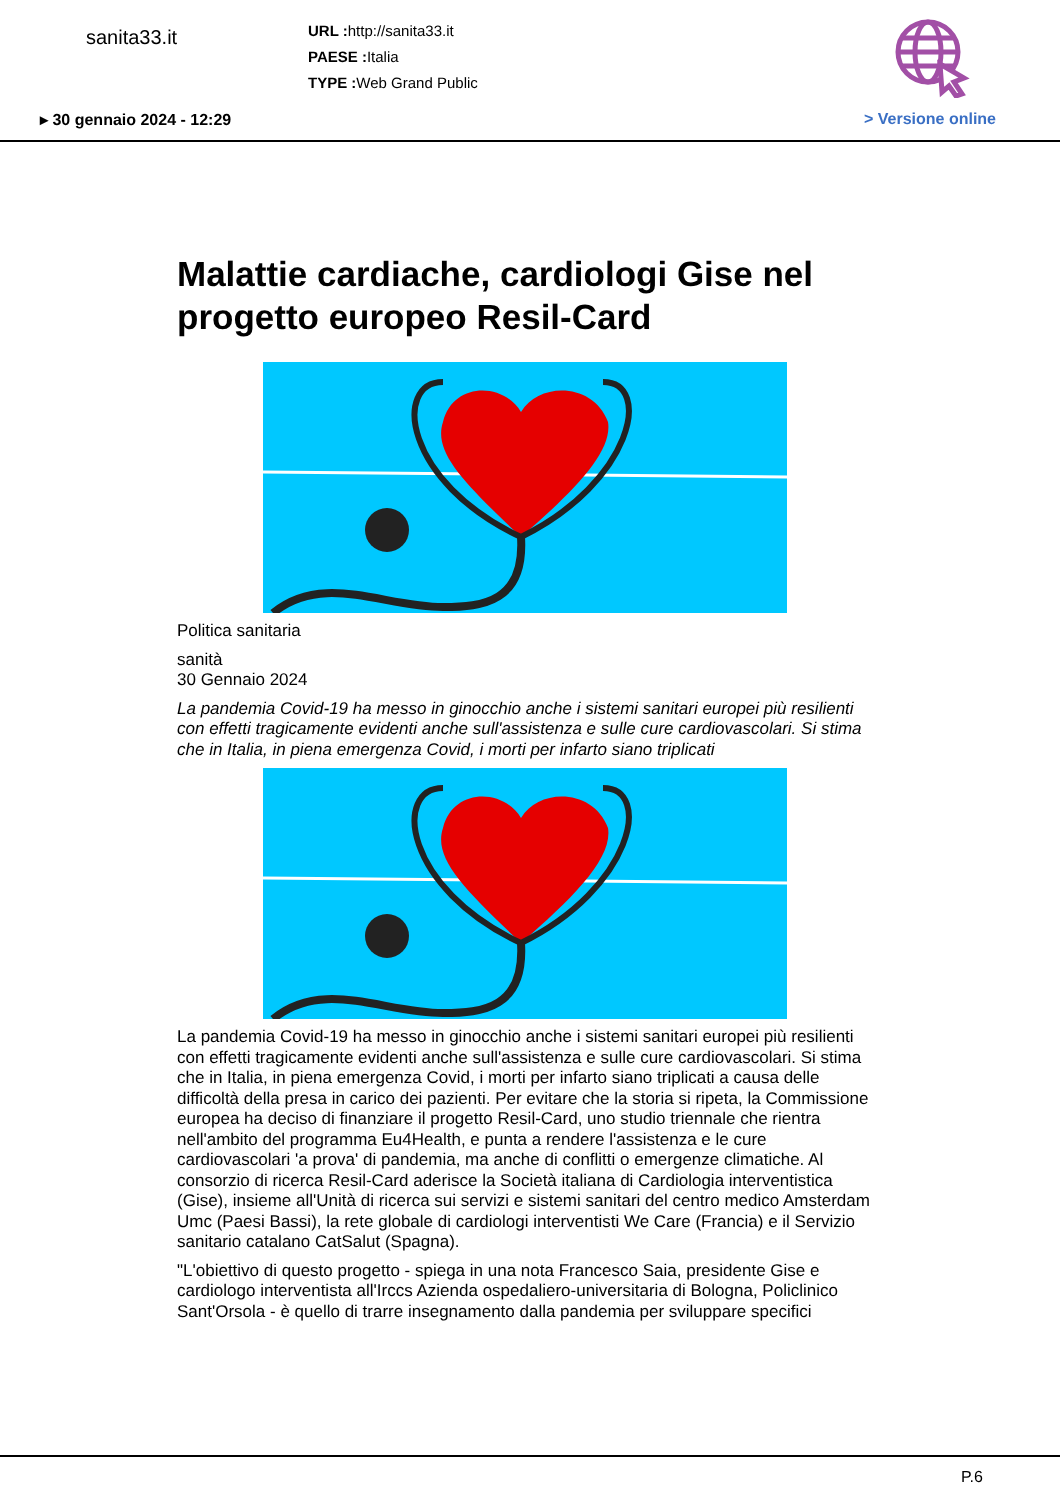sanita33.it
URL : http://sanita33.it
PAESE : Italia
TYPE : Web Grand Public
▸ 30 gennaio 2024 - 12:29 > Versione online
Malattie cardiache, cardiologi Gise nel progetto europeo Resil-Card
Politica sanitaria
sanità
30 Gennaio 2024
La pandemia Covid-19 ha messo in ginocchio anche i sistemi sanitari europei più resilienti con effetti tragicamente evidenti anche sull'assistenza e sulle cure cardiovascolari. Si stima che in Italia, in piena emergenza Covid, i morti per infarto siano triplicati
La pandemia Covid-19 ha messo in ginocchio anche i sistemi sanitari europei più resilienti con effetti tragicamente evidenti anche sull'assistenza e sulle cure cardiovascolari. Si stima che in Italia, in piena emergenza Covid, i morti per infarto siano triplicati a causa delle difficoltà della presa in carico dei pazienti. Per evitare che la storia si ripeta, la Commissione europea ha deciso di finanziare il progetto Resil-Card, uno studio triennale che rientra nell'ambito del programma Eu4Health, e punta a rendere l'assistenza e le cure cardiovascolari 'a prova' di pandemia, ma anche di conflitti o emergenze climatiche. Al consorzio di ricerca Resil-Card aderisce la Società italiana di Cardiologia interventistica (Gise), insieme all'Unità di ricerca sui servizi e sistemi sanitari del centro medico Amsterdam Umc (Paesi Bassi), la rete globale di cardiologi interventisti We Care (Francia) e il Servizio sanitario catalano CatSalut (Spagna).
"L'obiettivo di questo progetto - spiega in una nota Francesco Saia, presidente Gise e cardiologo interventista all'Irccs Azienda ospedaliero-universitaria di Bologna, Policlinico Sant'Orsola - è quello di trarre insegnamento dalla pandemia per sviluppare specifici
P.6